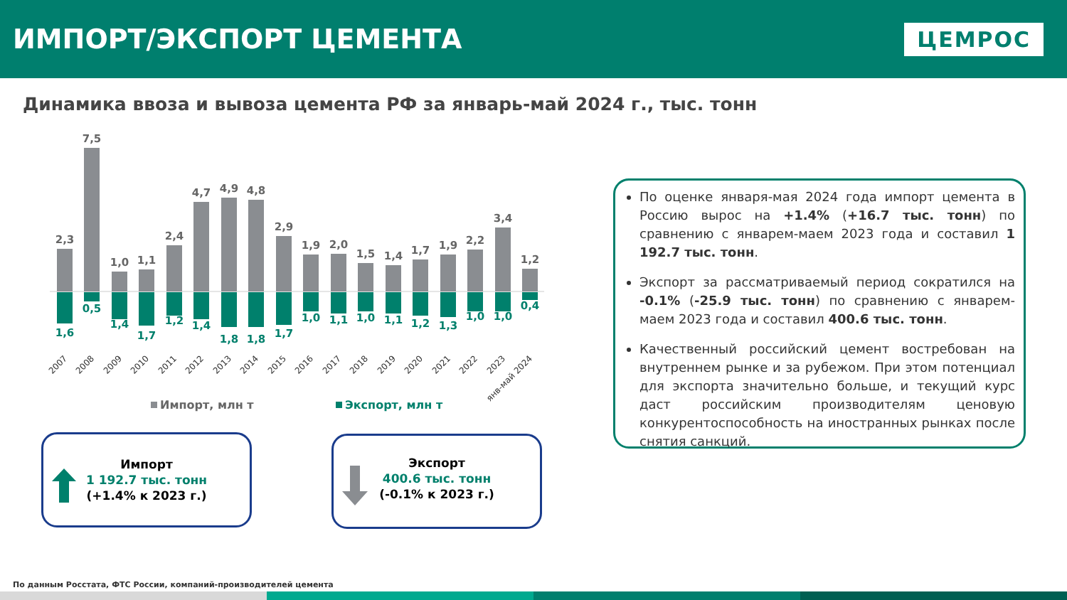ИМПОРТ/ЭКСПОРТ ЦЕМЕНТА
ЦЕМРОС
Динамика ввоза и вывоза цемента РФ за январь-май 2024 г., тыс. тонн
2,3
7,5
1,0
1,1
2,4
4,7
4,9
4,8
2,9
1,9
2,0
1,5
1,4
1,7
1,9
2,2
3,4
1,2
1,6
0,5
1,4
1,7
1,2
1,4
1,8
1,8
1,7
1,0
1,1
1,0
1,1
1,2
1,3
1,0
1,0
0,4
2007
2008
2009
2010
2011
2012
2013
2014
2015
2016
2017
2018
2019
2020
2021
2022
2023
янв-май 2024
Импорт, млн т
Экспорт, млн т
Импорт
1 192.7 тыс. тонн
(+1.4% к 2023 г.)
Экспорт
400.6 тыс. тонн
(-0.1% к 2023 г.)
По оценке января-мая 2024 года импорт цемента в Россию вырос на +1.4% (+16.7 тыс. тонн) по сравнению с январем-маем 2023 года и составил 1 192.7 тыс. тонн.
Экспорт за рассматриваемый период сократился на -0.1% (-25.9 тыс. тонн) по сравнению с январем-маем 2023 года и составил 400.6 тыс. тонн.
Качественный российский цемент востребован на внутреннем рынке и за рубежом. При этом потенциал для экспорта значительно больше, и текущий курс даст российским производителям ценовую конкурентоспособность на иностранных рынках после снятия санкций.
По данным Росстата, ФТС России, компаний-производителей цемента